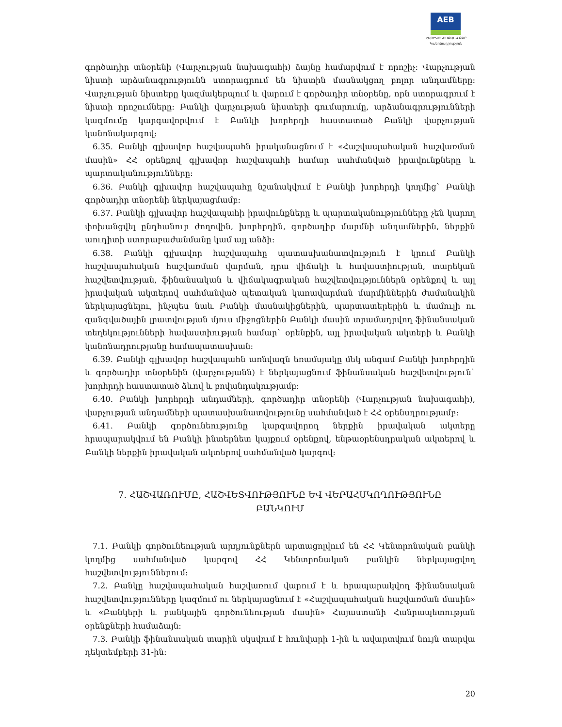AEB
ՀԱՅԷԿՈՆՈՄԲԱՆԿ ԲԲԸ
Կանոնադրություն
գործադիր տնօրենի (Վարչության նախագահի) ձայնը համարվում է որոշիչ: Վարչության նիստի արձանագրությունն ստորագրում են նիստին մասնակցող բոլոր անդամները: Վարչության նիստերը կազմակերպում և վարում է գործադիր տնօրենը, որն ստորագրում է նիստի որոշումները: Բանկի վարչության նիստերի գումարումը, արձանագրությունների կազմումը կարգավորվում է Բանկի խորհրդի հաստատած Բանկի վարչության կանոնակարգով:
6.35. Բանկի գլխավոր հաշվապահն իրականացնում է «Հաշվապահական հաշվառման մասին» ՀՀ օրենքով գլխավոր հաշվապահի համար սահմանված իրավունքները և պարտականությունները:
6.36. Բանկի գլխավոր հաշվապահը նշանակվում է Բանկի խորհրդի կողմից` Բանկի գործադիր տնօրենի ներկայացմամբ:
6.37. Բանկի գլխավոր հաշվապահի իրավունքները և պարտականությունները չեն կարող փոխանցվել ընդհանուր ժողովին, խորհրդին, գործադիր մարմնի անդամներին, ներքին աուդիտի ստորաբաժանմանը կամ այլ անձի:
6.38. Բանկի գլխավոր հաշվապահը պատասխանատվություն է կրում Բանկի հաշվապահական հաշվառման վարման, դրա վիճակի և հավաստիության, տարեկան հաշվետվության, ֆինանսական և վիճակագրական հաշվետվություններն օրենքով և այլ իրավական ակտերով սահմանված պետական կառավարման մարմիններին ժամանակին ներկայացնելու, ինչպես նաև Բանկի մասնակիցներին, պարտատերերին և մամուլի ու զանգվածային լրատվության մյուս միջոցներին Բանկի մասին տրամադրվող ֆինանսական տեղեկությունների հավաստիության համար` օրենքին, այլ իրավական ակտերի և Բանկի կանոնադրությանը համապատասխան:
6.39. Բանկի գլխավոր հաշվապահն առնվազն եռամսյակը մեկ անգամ Բանկի խորհրդին և գործադիր տնօրենին (վարչությանն) է ներկայացնում ֆինանսական հաշվետվություն` խորհրդի հաստատած ձևով և բովանդակությամբ:
6.40. Բանկի խորհրդի անդամների, գործադիր տնօրենի (Վարչության նախագահի), վարչության անդամների պատասխանատվությունը սահմանված է ՀՀ օրենսդրությամբ:
6.41. Բանկի գործունեությունը կարգավորող ներքին իրավական ակտերը հրապարակվում են Բանկի ինտերնետ կայքում օրենքով, ենթաօրենսդրական ակտերով և Բանկի ներքին իրավական ակտերով սահմանված կարգով:
7. ՀԱՇՎԱՌՈՒՄԸ, ՀԱՇՎԵՏՎՈՒԹՅՈՒՆԸ ԵՎ ՎԵՐԱՀՍԿՈՂՈՒԹՅՈՒՆԸ ԲԱՆԿՈՒՄ
7.1. Բանկի գործունեության արդյունքներն արտացոլվում են ՀՀ Կենտրոնական բանկի կողմից սահմանված կարգով ՀՀ Կենտրոնական բանկին ներկայացվող հաշվետվություններում:
7.2. Բանկը հաշվապահական հաշվառում վարում է և հրապարակվող ֆինանսական հաշվետվությունները կազմում ու ներկայացնում է «Հաշվապահական հաշվառման մասին» և «Բանկերի և բանկային գործունեության մասին» Հայաստանի Հանրապետության օրենքների համաձայն:
7.3. Բանկի ֆինանսական տարին սկսվում է հունվարի 1-ին և ավարտվում նույն տարվա դեկտեմբերի 31-ին:
20